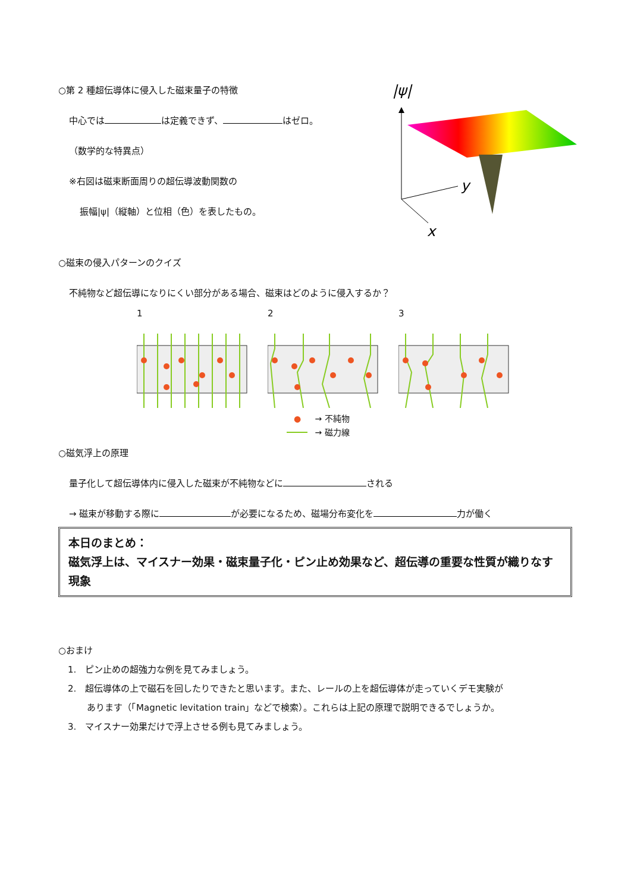○第 2 種超伝導体に侵入した磁束量子の特徴
中心では は定義できず、 はゼロ。
（数学的な特異点）
※右図は磁束断面周りの超伝導波動関数の
振幅|ψ|（縦軸）と位相（色）を表したもの。
|ψ|
y
x
○磁束の侵入パターンのクイズ
不純物など超伝導になりにくい部分がある場合、磁束はどのように侵入するか？
1 2 3
● → 不純物
→ 磁力線
○磁気浮上の原理
量子化して超伝導体内に侵入した磁束が不純物などに される
→ 磁束が移動する際に が必要になるため、磁場分布変化を 力が働く
本日のまとめ：
磁気浮上は、マイスナー効果・磁束量子化・ピン止め効果など、超伝導の重要な性質が織りなす現象
○おまけ
1.　ピン止めの超強力な例を見てみましょう。
2.　超伝導体の上で磁石を回したりできたと思います。また、レールの上を超伝導体が走っていくデモ実験が
あります（「Magnetic levitation train」などで検索）。これらは上記の原理で説明できるでしょうか。
3.　マイスナー効果だけで浮上させる例も見てみましょう。